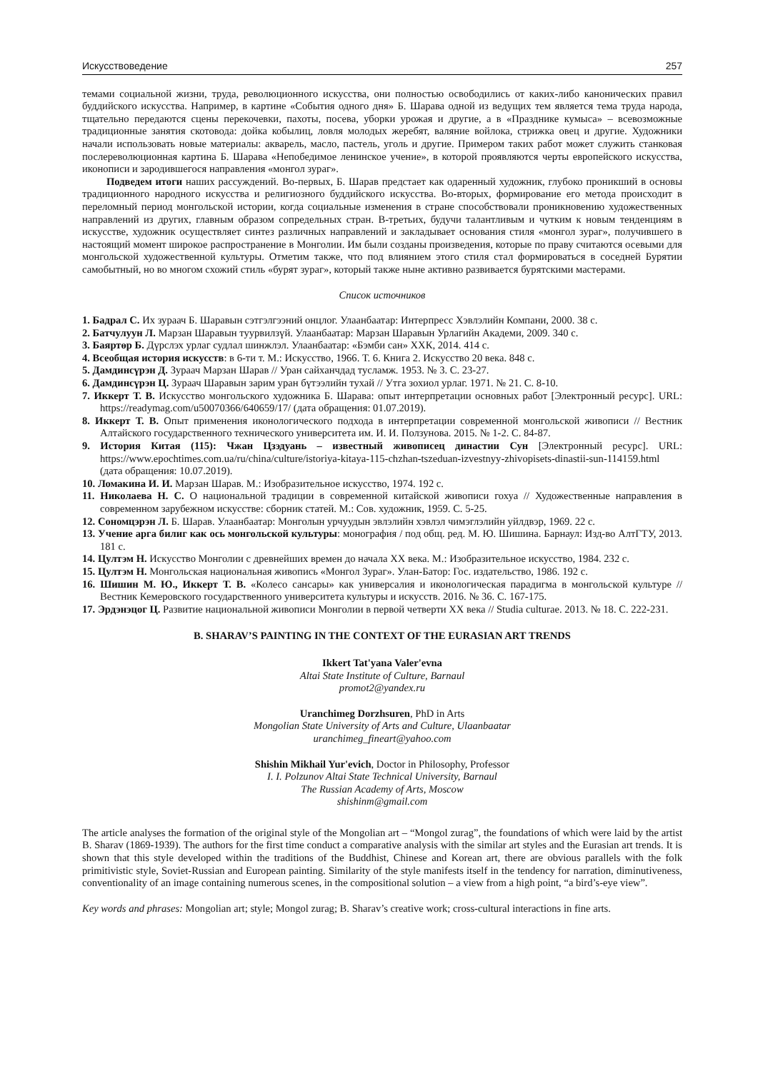Искусствоведение 257
темами социальной жизни, труда, революционного искусства, они полностью освободились от каких-либо канонических правил буддийского искусства. Например, в картине «События одного дня» Б. Шарава одной из ведущих тем является тема труда народа, тщательно передаются сцены перекочевки, пахоты, посева, уборки урожая и другие, а в «Празднике кумыса» – всевозможные традиционные занятия скотовода: дойка кобылиц, ловля молодых жеребят, валяние войлока, стрижка овец и другие. Художники начали использовать новые материалы: акварель, масло, пастель, уголь и другие. Примером таких работ может служить станковая послереволюционная картина Б. Шарава «Непобедимое ленинское учение», в которой проявляются черты европейского искусства, иконописи и зародившегося направления «монгол зураг».
Подведем итоги наших рассуждений. Во-первых, Б. Шарав предстает как одаренный художник, глубоко проникший в основы традиционного народного искусства и религиозного буддийского искусства. Во-вторых, формирование его метода происходит в переломный период монгольской истории, когда социальные изменения в стране способствовали проникновению художественных направлений из других, главным образом сопредельных стран. В-третьих, будучи талантливым и чутким к новым тенденциям в искусстве, художник осуществляет синтез различных направлений и закладывает основания стиля «монгол зураг», получившего в настоящий момент широкое распространение в Монголии. Им были созданы произведения, которые по праву считаются осевыми для монгольской художественной культуры. Отметим также, что под влиянием этого стиля стал формироваться в соседней Бурятии самобытный, но во многом схожий стиль «бурят зураг», который также ныне активно развивается бурятскими мастерами.
Список источников
1. Бадрал С. Их зураач Б. Шаравын сэтгэлгээний онцлог. Улаанбаатар: Интерпресс Хэвлэлийн Компани, 2000. 38 с.
2. Батчулуун Л. Марзан Шаравын туурвилзүй. Улаанбаатар: Марзан Шаравын Урлагийн Академи, 2009. 340 с.
3. Баяртөр Б. Дүрслэх урлаг судлал шинжлэл. Улаанбаатар: «Бэмби сан» ХХК, 2014. 414 с.
4. Всеобщая история искусств: в 6-ти т. М.: Искусство, 1966. Т. 6. Книга 2. Искусство 20 века. 848 с.
5. Дамдинсүрэн Д. Зураач Марзан Шарав // Уран сайханчдад тусламж. 1953. № 3. С. 23-27.
6. Дамдинсүрэн Ц. Зураач Шаравын зарим уран бүтээлийн тухай // Утга зохиол урлаг. 1971. № 21. С. 8-10.
7. Иккерт Т. В. Искусство монгольского художника Б. Шарава: опыт интерпретации основных работ [Электронный ресурс]. URL: https://readymag.com/u50070366/640659/17/ (дата обращения: 01.07.2019).
8. Иккерт Т. В. Опыт применения иконологического подхода в интерпретации современной монгольской живописи // Вестник Алтайского государственного технического университета им. И. И. Ползунова. 2015. № 1-2. С. 84-87.
9. История Китая (115): Чжан Цзэдуань – известный живописец династии Сун [Электронный ресурс]. URL: https://www.epochtimes.com.ua/ru/china/culture/istoriya-kitaya-115-chzhan-tszeduan-izvestnyy-zhivopisets-dinastii-sun-114159.html (дата обращения: 10.07.2019).
10. Ломакина И. И. Марзан Шарав. М.: Изобразительное искусство, 1974. 192 с.
11. Николаева Н. С. О национальной традиции в современной китайской живописи гохуа // Художественные направления в современном зарубежном искусстве: сборник статей. М.: Сов. художник, 1959. С. 5-25.
12. Сономцэрэн Л. Б. Шарав. Улаанбаатар: Монголын урчуудын эвлэлийн хэвлэл чимэглэлийн уйлдвэр, 1969. 22 с.
13. Учение арга билиг как ось монгольской культуры: монография / под общ. ред. М. Ю. Шишина. Барнаул: Изд-во АлтГТУ, 2013. 181 с.
14. Цултэм Н. Искусство Монголии с древнейших времен до начала XX века. М.: Изобразительное искусство, 1984. 232 с.
15. Цултэм Н. Монгольская национальная живопись «Монгол Зураг». Улан-Батор: Гос. издательство, 1986. 192 с.
16. Шишин М. Ю., Иккерт Т. В. «Колесо сансары» как универсалия и иконологическая парадигма в монгольской культуре // Вестник Кемеровского государственного университета культуры и искусств. 2016. № 36. С. 167-175.
17. Эрдэнэцог Ц. Развитие национальной живописи Монголии в первой четверти XX века // Studia culturae. 2013. № 18. С. 222-231.
B. SHARAV’S PAINTING IN THE CONTEXT OF THE EURASIAN ART TRENDS
Ikkert Tat'yana Valer'evna
Altai State Institute of Culture, Barnaul
promot2@yandex.ru
Uranchimeg Dorzhsuren, PhD in Arts
Mongolian State University of Arts and Culture, Ulaanbaatar
uranchimeg_fineart@yahoo.com
Shishin Mikhail Yur'evich, Doctor in Philosophy, Professor
I. I. Polzunov Altai State Technical University, Barnaul
The Russian Academy of Arts, Moscow
shishinm@gmail.com
The article analyses the formation of the original style of the Mongolian art – “Mongol zurag”, the foundations of which were laid by the artist B. Sharav (1869-1939). The authors for the first time conduct a comparative analysis with the similar art styles and the Eurasian art trends. It is shown that this style developed within the traditions of the Buddhist, Chinese and Korean art, there are obvious parallels with the folk primitivistic style, Soviet-Russian and European painting. Similarity of the style manifests itself in the tendency for narration, diminutiveness, conventionality of an image containing numerous scenes, in the compositional solution – a view from a high point, “a bird’s-eye view”.
Key words and phrases: Mongolian art; style; Mongol zurag; B. Sharav’s creative work; cross-cultural interactions in fine arts.